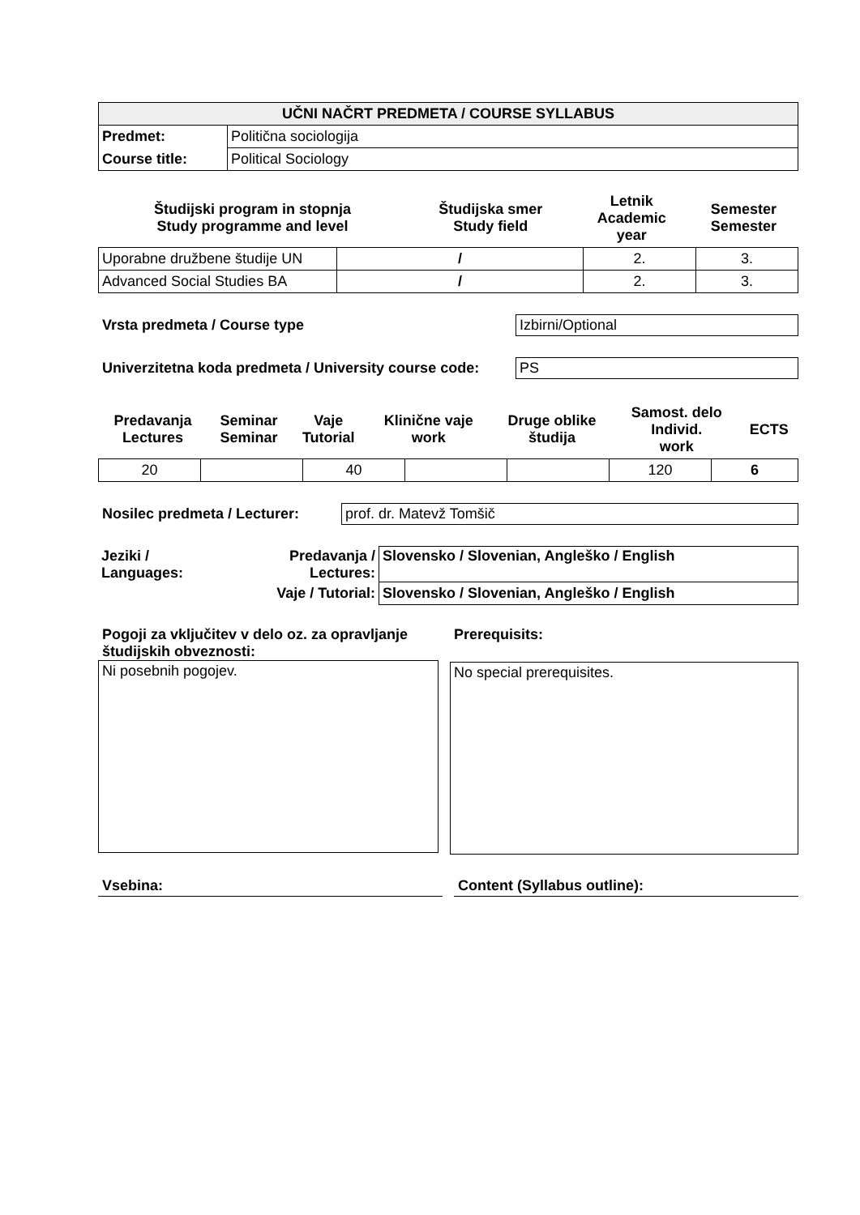| UČNI NAČRT PREDMETA / COURSE SYLLABUS | |
| --- | --- |
| Predmet: | Politična sociologija |
| Course title: | Political Sociology |
| Študijski program in stopnja Study programme and level | Študijska smer Study field | Letnik Academic year | Semester Semester |
| Uporabne družbene študije UN | / | 2. | 3. |
| Advanced Social Studies BA | / | 2. | 3. |
Vrsta predmeta / Course type Izbirni/Optional
Univerzitetna koda predmeta / University course code:
PS
| Predavanja Lectures | Seminar Seminar | Vaje Tutorial | Klinične vaje work | Druge oblike študija | Samost. delo Individ. work | ECTS |
| 20 | | 40 | | | 120 | 6 |
Nosilec predmeta / Lecturer:
prof. dr. Matevž Tomšič
| Jeziki / Languages: | Predavanja / Lectures: | Slovensko / Slovenian, Angleško / English |
| | Vaje / Tutorial: | Slovensko / Slovenian, Angleško / English |
Pogoji za vključitev v delo oz. za opravljanje študijskih obveznosti:
Ni posebnih pogojev.
Prerequisits:
No special prerequisites.
Vsebina: Content (Syllabus outline):